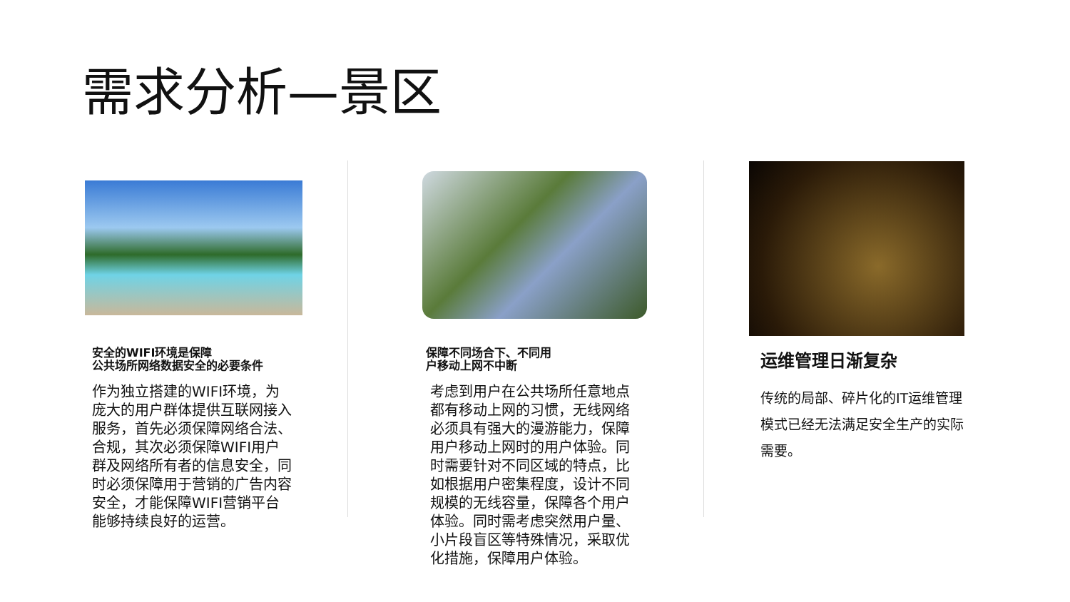需求分析—景区
安全的WIFI环境是保障
公共场所网络数据安全的必要条件
作为独立搭建的WIFI环境，为庞大的用户群体提供互联网接入服务，首先必须保障网络合法、合规，其次必须保障WIFI用户群及网络所有者的信息安全，同时必须保障用于营销的广告内容安全，才能保障WIFI营销平台能够持续良好的运营。
保障不同场合下、不同用
户移动上网不中断
考虑到用户在公共场所任意地点都有移动上网的习惯，无线网络必须具有强大的漫游能力，保障用户移动上网时的用户体验。同时需要针对不同区域的特点，比如根据用户密集程度，设计不同规模的无线容量，保障各个用户体验。同时需考虑突然用户量、小片段盲区等特殊情况，采取优化措施，保障用户体验。
运维管理日渐复杂
传统的局部、碎片化的IT运维管理模式已经无法满足安全生产的实际需要。